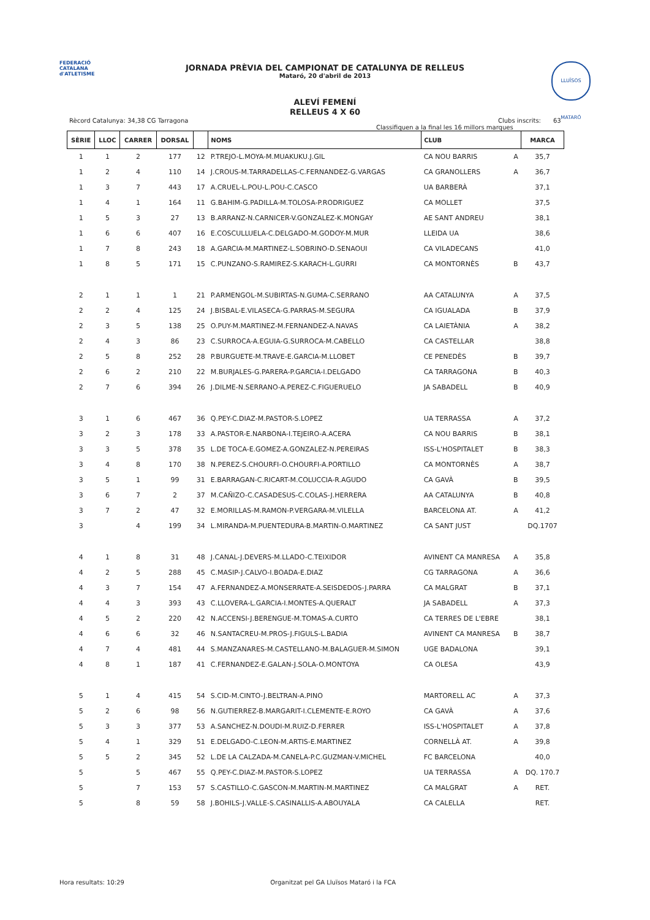FEDERACIÓ CATALANA d'ATLETISME
LLUÏSOS MATARÓ
JORNADA PRÈVIA DEL CAMPIONAT DE CATALUNYA DE RELLEUS
Mataró, 20 d'abril de 2013
ALEVÍ FEMENÍ
RELLEUS 4 X 60
Rècord Catalunya: 34,38 CG Tarragona Clubs inscrits: 63
Classifiquen a la final les 16 millors marques
| SÈRIE | LLOC | CARRER | DORSAL | | NOMS | CLUB | | MARCA |
| --- | --- | --- | --- | --- | --- | --- | --- | --- |
| 1 | 1 | 2 | 177 | 12 | P.TREJO-L.MOYA-M.MUAKUKU.J.GIL | CA NOU BARRIS | A | 35,7 |
| 1 | 2 | 4 | 110 | 14 | J.CROUS-M.TARRADELLAS-C.FERNANDEZ-G.VARGAS | CA GRANOLLERS | A | 36,7 |
| 1 | 3 | 7 | 443 | 17 | A.CRUEL-L.POU-L.POU-C.CASCO | UA BARBERÀ | | 37,1 |
| 1 | 4 | 1 | 164 | 11 | G.BAHIM-G.PADILLA-M.TOLOSA-P.RODRIGUEZ | CA MOLLET | | 37,5 |
| 1 | 5 | 3 | 27 | 13 | B.ARRANZ-N.CARNICER-V.GONZALEZ-K.MONGAY | AE SANT ANDREU | | 38,1 |
| 1 | 6 | 6 | 407 | 16 | E.COSCULLUELA-C.DELGADO-M.GODOY-M.MUR | LLEIDA UA | | 38,6 |
| 1 | 7 | 8 | 243 | 18 | A.GARCIA-M.MARTINEZ-L.SOBRINO-D.SENAOUI | CA VILADECANS | | 41,0 |
| 1 | 8 | 5 | 171 | 15 | C.PUNZANO-S.RAMIREZ-S.KARACH-L.GURRI | CA MONTORNÈS | B | 43,7 |
| 2 | 1 | 1 | 1 | 21 | P.ARMENGOL-M.SUBIRTAS-N.GUMA-C.SERRANO | AA CATALUNYA | A | 37,5 |
| 2 | 2 | 4 | 125 | 24 | J.BISBAL-E.VILASECA-G.PARRAS-M.SEGURA | CA IGUALADA | B | 37,9 |
| 2 | 3 | 5 | 138 | 25 | O.PUY-M.MARTINEZ-M.FERNANDEZ-A.NAVAS | CA LAIETÀNIA | A | 38,2 |
| 2 | 4 | 3 | 86 | 23 | C.SURROCA-A.EGUIA-G.SURROCA-M.CABELLO | CA CASTELLAR | | 38,8 |
| 2 | 5 | 8 | 252 | 28 | P.BURGUETE-M.TRAVE-E.GARCIA-M.LLOBET | CE PENEDÈS | B | 39,7 |
| 2 | 6 | 2 | 210 | 22 | M.BURJALES-G.PARERA-P.GARCIA-I.DELGADO | CA TARRAGONA | B | 40,3 |
| 2 | 7 | 6 | 394 | 26 | J.DILME-N.SERRANO-A.PEREZ-C.FIGUERUELO | JA SABADELL | B | 40,9 |
| 3 | 1 | 6 | 467 | 36 | Q.PEY-C.DIAZ-M.PASTOR-S.LOPEZ | UA TERRASSA | A | 37,2 |
| 3 | 2 | 3 | 178 | 33 | A.PASTOR-E.NARBONA-I.TEJEIRO-A.ACERA | CA NOU BARRIS | B | 38,1 |
| 3 | 3 | 5 | 378 | 35 | L.DE TOCA-E.GOMEZ-A.GONZALEZ-N.PEREIRAS | ISS-L'HOSPITALET | B | 38,3 |
| 3 | 4 | 8 | 170 | 38 | N.PEREZ-S.CHOURFI-O.CHOURFI-A.PORTILLO | CA MONTORNÈS | A | 38,7 |
| 3 | 5 | 1 | 99 | 31 | E.BARRAGAN-C.RICART-M.COLUCCIA-R.AGUDO | CA GAVÀ | B | 39,5 |
| 3 | 6 | 7 | 2 | 37 | M.CAÑIZO-C.CASADESUS-C.COLAS-J.HERRERA | AA CATALUNYA | B | 40,8 |
| 3 | 7 | 2 | 47 | 32 | E.MORILLAS-M.RAMON-P.VERGARA-M.VILELLA | BARCELONA AT. | A | 41,2 |
| 3 | | 4 | 199 | 34 | L.MIRANDA-M.PUENTEDURA-B.MARTIN-O.MARTINEZ | CA SANT JUST | | DQ.1707 |
| 4 | 1 | 8 | 31 | 48 | J.CANAL-J.DEVERS-M.LLADO-C.TEIXIDOR | AVINENT CA MANRESA | A | 35,8 |
| 4 | 2 | 5 | 288 | 45 | C.MASIP-J.CALVO-I.BOADA-E.DIAZ | CG TARRAGONA | A | 36,6 |
| 4 | 3 | 7 | 154 | 47 | A.FERNANDEZ-A.MONSERRATE-A.SEISDEDOS-J.PARRA | CA MALGRAT | B | 37,1 |
| 4 | 4 | 3 | 393 | 43 | C.LLOVERA-L.GARCIA-I.MONTES-A.QUERALT | JA SABADELL | A | 37,3 |
| 4 | 5 | 2 | 220 | 42 | N.ACCENSI-J.BERENGUE-M.TOMAS-A.CURTO | CA TERRES DE L'EBRE | | 38,1 |
| 4 | 6 | 6 | 32 | 46 | N.SANTACREU-M.PROS-J.FIGULS-L.BADIA | AVINENT CA MANRESA | B | 38,7 |
| 4 | 7 | 4 | 481 | 44 | S.MANZANARES-M.CASTELLANO-M.BALAGUER-M.SIMON | UGE BADALONA | | 39,1 |
| 4 | 8 | 1 | 187 | 41 | C.FERNANDEZ-E.GALAN-J.SOLA-O.MONTOYA | CA OLESA | | 43,9 |
| 5 | 1 | 4 | 415 | 54 | S.CID-M.CINTO-J.BELTRAN-A.PINO | MARTORELL AC | A | 37,3 |
| 5 | 2 | 6 | 98 | 56 | N.GUTIERREZ-B.MARGARIT-I.CLEMENTE-E.ROYO | CA GAVÀ | A | 37,6 |
| 5 | 3 | 3 | 377 | 53 | A.SANCHEZ-N.DOUDI-M.RUIZ-D.FERRER | ISS-L'HOSPITALET | A | 37,8 |
| 5 | 4 | 1 | 329 | 51 | E.DELGADO-C.LEON-M.ARTIS-E.MARTINEZ | CORNELLÀ AT. | A | 39,8 |
| 5 | 5 | 2 | 345 | 52 | L.DE LA CALZADA-M.CANELA-P.C.GUZMAN-V.MICHEL | FC BARCELONA | | 40,0 |
| 5 | | 5 | 467 | 55 | Q.PEY-C.DIAZ-M.PASTOR-S.LOPEZ | UA TERRASSA | A | DQ. 170.7 |
| 5 | | 7 | 153 | 57 | S.CASTILLO-C.GASCON-M.MARTIN-M.MARTINEZ | CA MALGRAT | A | RET. |
| 5 | | 8 | 59 | 58 | J.BOHILS-J.VALLE-S.CASINALLIS-A.ABOUYALA | CA CALELLA | | RET. |
Hora resultats: 10:29 Organitzat pel GA Lluïsos Mataró i la FCA